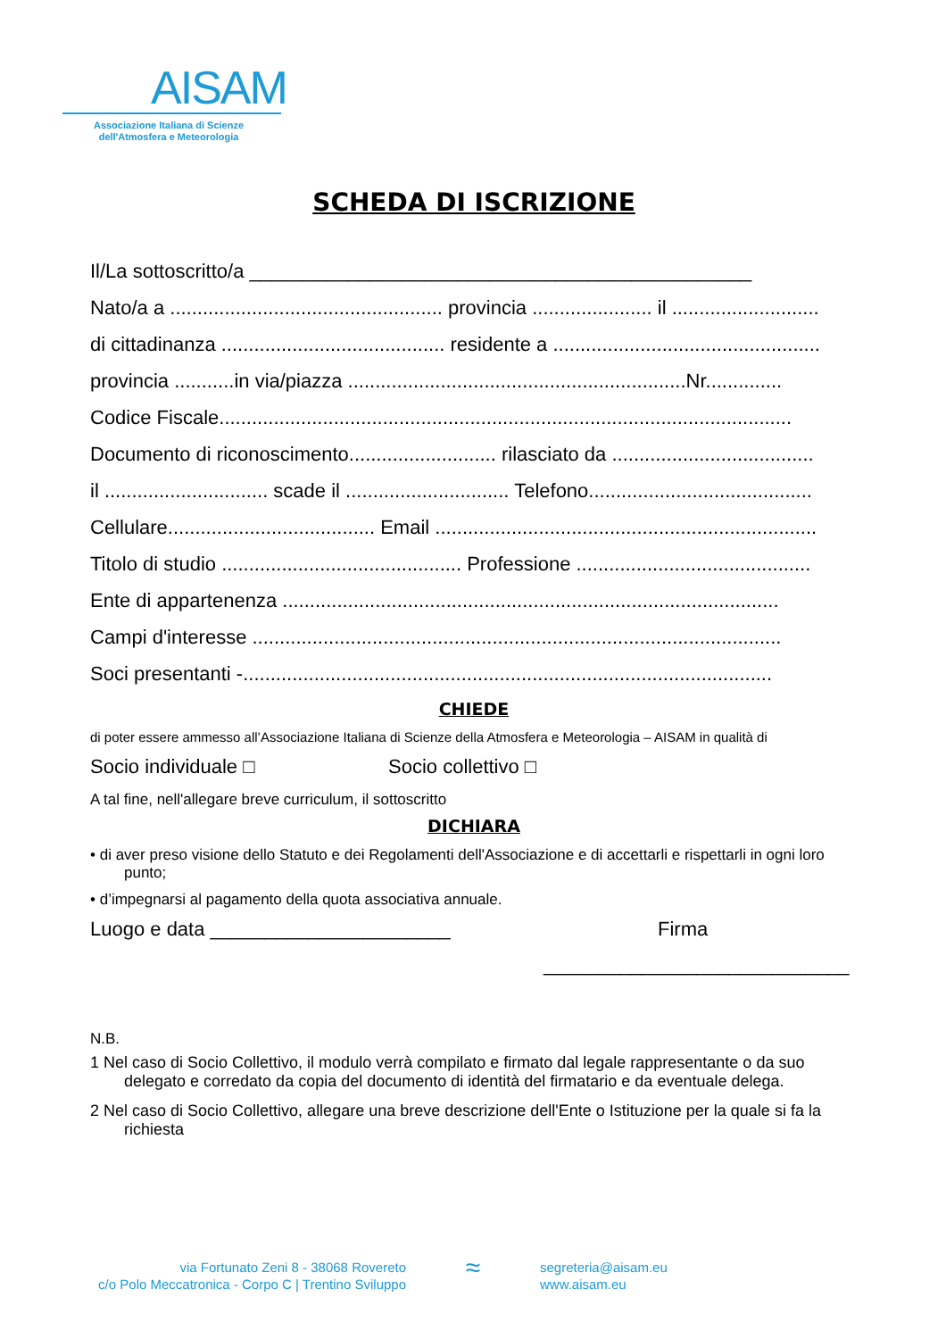AISAM
Associazione Italiana di Scienze
dell'Atmosfera e Meteorologia
SCHEDA DI ISCRIZIONE
Il/La sottoscritto/a ______________________________________________
Nato/a a .................................................. provincia ...................... il ...........................
di cittadinanza ......................................... residente a .................................................
provincia ...........in via/piazza ..............................................................Nr..............
Codice Fiscale.........................................................................................................
Documento di riconoscimento........................... rilasciato da .....................................
il .............................. scade il .............................. Telefono.........................................
Cellulare...................................... Email ......................................................................
Titolo di studio ............................................ Professione ...........................................
Ente di appartenenza ...........................................................................................
Campi d'interesse .................................................................................................
Soci presentanti -.................................................................................................
CHIEDE
di poter essere ammesso all’Associazione Italiana di Scienze della Atmosfera e Meteorologia – AISAM in qualità di
Socio individuale □ Socio collettivo □
A tal fine, nell'allegare breve curriculum, il sottoscritto
DICHIARA
• di aver preso visione dello Statuto e dei Regolamenti dell'Associazione e di accettarli e rispettarli in ogni loro punto;
• d’impegnarsi al pagamento della quota associativa annuale.
Luogo e data ______________________ Firma
____________________________
N.B.
1 Nel caso di Socio Collettivo, il modulo verrà compilato e firmato dal legale rappresentante o da suo delegato e corredato da copia del documento di identità del firmatario e da eventuale delega.
2 Nel caso di Socio Collettivo, allegare una breve descrizione dell'Ente o Istituzione per la quale si fa la richiesta
via Fortunato Zeni 8 - 38068 Rovereto
c/o Polo Meccatronica - Corpo C | Trentino Sviluppo
≈
segreteria@aisam.eu
www.aisam.eu